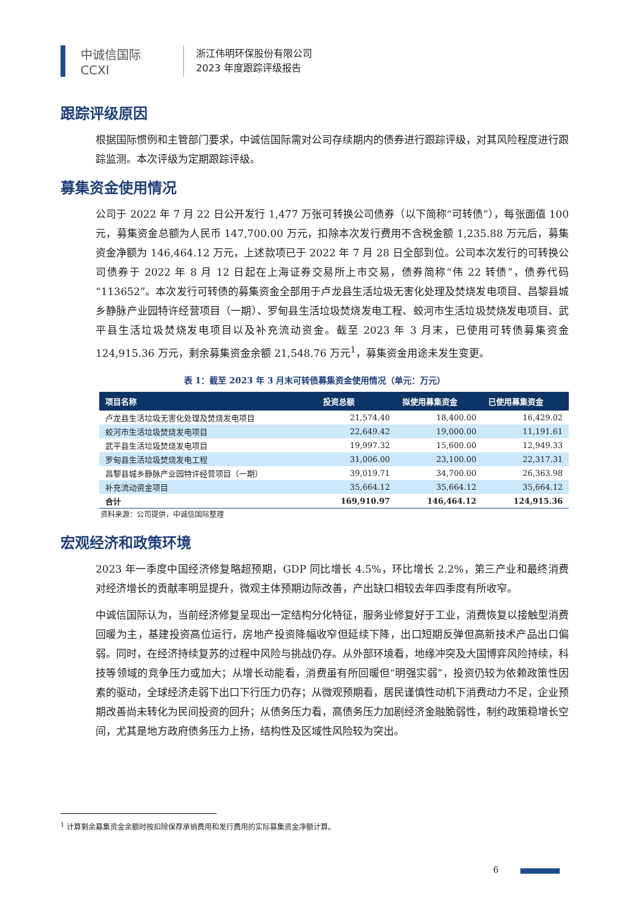中诚信国际
CCXI
浙江伟明环保股份有限公司
2023 年度跟踪评级报告
跟踪评级原因
根据国际惯例和主管部门要求，中诚信国际需对公司存续期内的债券进行跟踪评级，对其风险程度进行跟踪监测。本次评级为定期跟踪评级。
募集资金使用情况
公司于 2022 年 7 月 22 日公开发行 1,477 万张可转换公司债券（以下简称“可转债”），每张面值 100 元，募集资金总额为人民币 147,700.00 万元，扣除本次发行费用不含税金额 1,235.88 万元后，募集资金净额为 146,464.12 万元，上述款项已于 2022 年 7 月 28 日全部到位。公司本次发行的可转换公司债券于 2022 年 8 月 12 日起在上海证券交易所上市交易，债券简称“伟 22 转债”，债券代码“113652”。本次发行可转债的募集资金全部用于卢龙县生活垃圾无害化处理及焚烧发电项目、昌黎县城乡静脉产业园特许经营项目（一期）、罗甸县生活垃圾焚烧发电工程、蛟河市生活垃圾焚烧发电项目、武平县生活垃圾焚烧发电项目以及补充流动资金。截至 2023 年 3 月末，已使用可转债募集资金 124,915.36 万元，剩余募集资金余额 21,548.76 万元<sup>1</sup>，募集资金用途未发生变更。
表 1：截至 2023 年 3 月末可转债募集资金使用情况（单元：万元）
| 项目名称 | 投资总额 | 拟使用募集资金 | 已使用募集资金 |
| --- | --- | --- | --- |
| 卢龙县生活垃圾无害化处理及焚烧发电项目 | 21,574.40 | 18,400.00 | 16,429.02 |
| 蛟河市生活垃圾焚烧发电项目 | 22,649.42 | 19,000.00 | 11,191.61 |
| 武平县生活垃圾焚烧发电项目 | 19,997.32 | 15,600.00 | 12,949.33 |
| 罗甸县生活垃圾焚烧发电工程 | 31,006.00 | 23,100.00 | 22,317.31 |
| 昌黎县城乡静脉产业园特许经营项目（一期） | 39,019.71 | 34,700.00 | 26,363.98 |
| 补充流动资金项目 | 35,664.12 | 35,664.12 | 35,664.12 |
| 合计 | 169,910.97 | 146,464.12 | 124,915.36 |
资料来源：公司提供，中诚信国际整理
宏观经济和政策环境
2023 年一季度中国经济修复略超预期，GDP 同比增长 4.5%，环比增长 2.2%，第三产业和最终消费对经济增长的贡献率明显提升，微观主体预期边际改善，产出缺口相较去年四季度有所收窄。
中诚信国际认为，当前经济修复呈现出一定结构分化特征，服务业修复好于工业，消费恢复以接触型消费回暖为主，基建投资高位运行，房地产投资降幅收窄但延续下降，出口短期反弹但高新技术产品出口偏弱。同时，在经济持续复苏的过程中风险与挑战仍存。从外部环境看，地缘冲突及大国博弈风险持续，科技等领域的竞争压力或加大；从增长动能看，消费虽有所回暖但“明强实弱”，投资仍较为依赖政策性因素的驱动，全球经济走弱下出口下行压力仍存；从微观预期看，居民谨慎性动机下消费动力不足，企业预期改善尚未转化为民间投资的回升；从债务压力看，高债务压力加剧经济金融脆弱性，制约政策稳增长空间，尤其是地方政府债务压力上扬，结构性及区域性风险较为突出。
<sup>1</sup> 计算剩余募集资金余额时按扣除保荐承销费用和发行费用的实际募集资金净额计算。
6